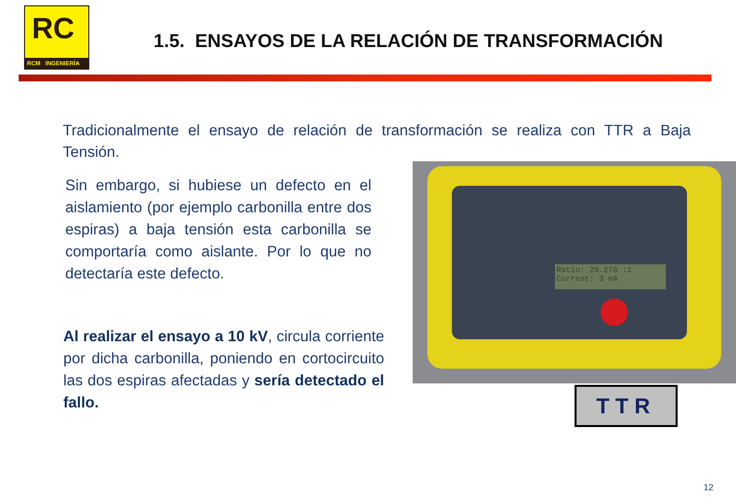RC
RCM INGENIERÍA
1.5. ENSAYOS DE LA RELACIÓN DE TRANSFORMACIÓN
Tradicionalmente el ensayo de relación de transformación se realiza con TTR a Baja Tensión.
Sin embargo, si hubiese un defecto en el aislamiento (por ejemplo carbonilla entre dos espiras) a baja tensión esta carbonilla se comportaría como aislante. Por lo que no detectaría este defecto.
Al realizar el ensayo a 10 kV, circula corriente por dicha carbonilla, poniendo en cortocircuito las dos espiras afectadas y sería detectado el fallo.
Ratio: 29.278 :1
Current: 3 mA
TTR
12